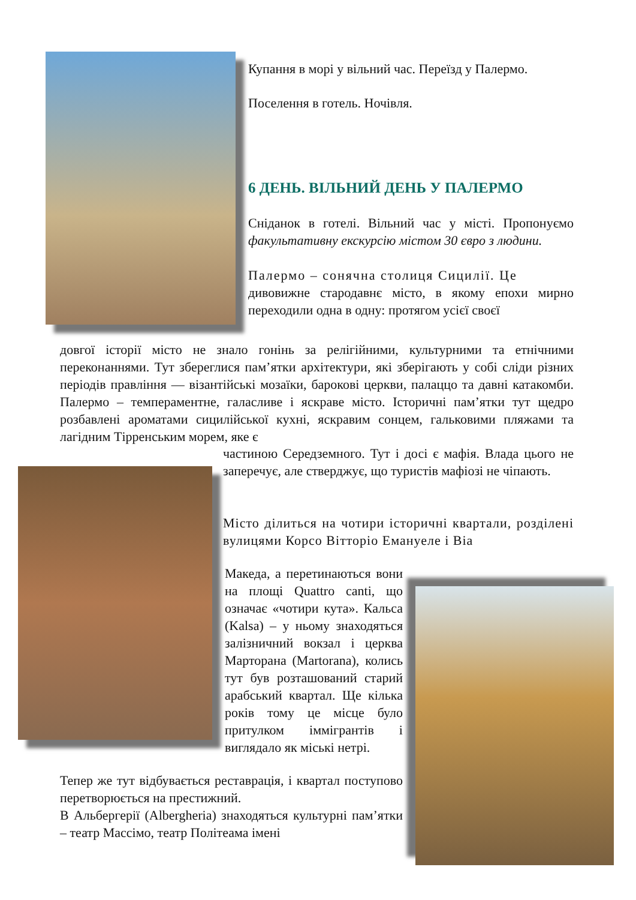Купання в морі у вільний час. Переїзд у Палермо.
Поселення в готель. Ночівля.
6 ДЕНЬ. ВІЛЬНИЙ ДЕНЬ У ПАЛЕРМО
Сніданок в готелі. Вільний час у місті. Пропонуємо факультативну екскурсію містом 30 євро з людини.
Палермо – сонячна столиця Сицилії. Це
дивовижне стародавнє місто, в якому епохи мирно переходили одна в одну: протягом усієї своєї
довгої історії місто не знало гонінь за релігійними, культурними та етнічними переконаннями. Тут збереглися пам’ятки архітектури, які зберігають у собі сліди різних періодів правління — візантійські мозаїки, барокові церкви, палаццо та давні катакомби. Палермо – темпераментне, галасливе і яскраве місто. Історичні пам’ятки тут щедро розбавлені ароматами сицилійської кухні, яскравим сонцем, гальковими пляжами та лагідним Тірренським морем, яке є
частиною Середземного. Тут і досі є мафія. Влада цього не заперечує, але стверджує, що туристів мафіозі не чіпають.
Місто ділиться на чотири історичні квартали, розділені вулицями Корсо Вітторіо Емануеле і Віа
Македа, а перетинаються вони на площі Quattro canti, що означає «чотири кута». Кальса (Kalsa) – у ньому знаходяться залізничний вокзал і церква Марторана (Martorana), колись тут був розташований старий арабський квартал. Ще кілька років тому це місце було притулком іммігрантів і виглядало як міські нетрі.
Тепер же тут відбувається реставрація, і квартал поступово перетворюється на престижний.
В Альбергерії (Albergheria) знаходяться культурні пам’ятки – театр Массімо, театр Політеама імені